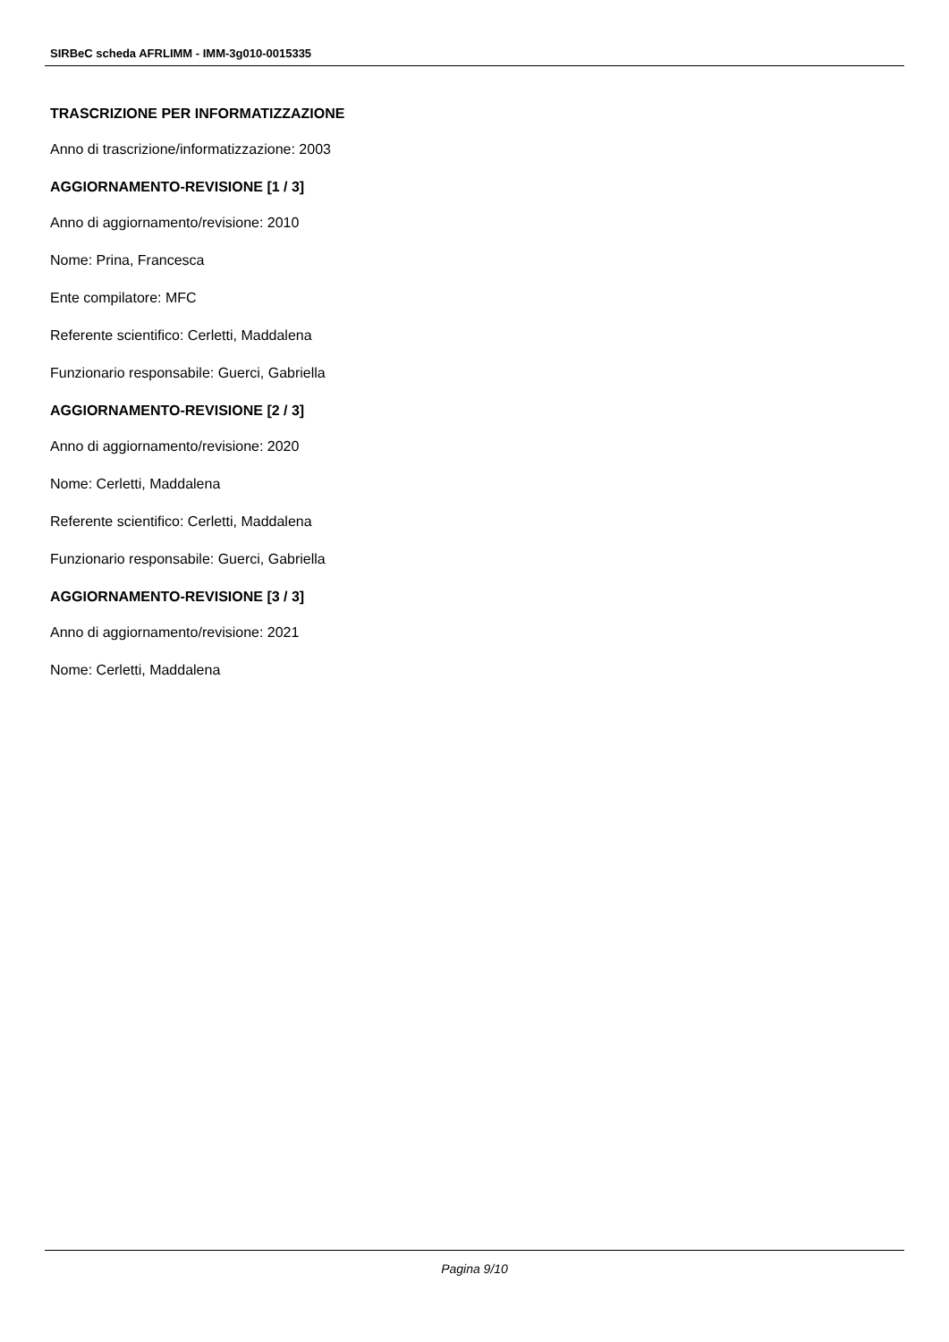SIRBeC scheda AFRLIMM - IMM-3g010-0015335
TRASCRIZIONE PER INFORMATIZZAZIONE
Anno di trascrizione/informatizzazione: 2003
AGGIORNAMENTO-REVISIONE [1 / 3]
Anno di aggiornamento/revisione: 2010
Nome: Prina, Francesca
Ente compilatore: MFC
Referente scientifico: Cerletti, Maddalena
Funzionario responsabile: Guerci, Gabriella
AGGIORNAMENTO-REVISIONE [2 / 3]
Anno di aggiornamento/revisione: 2020
Nome: Cerletti, Maddalena
Referente scientifico: Cerletti, Maddalena
Funzionario responsabile: Guerci, Gabriella
AGGIORNAMENTO-REVISIONE [3 / 3]
Anno di aggiornamento/revisione: 2021
Nome: Cerletti, Maddalena
Pagina 9/10